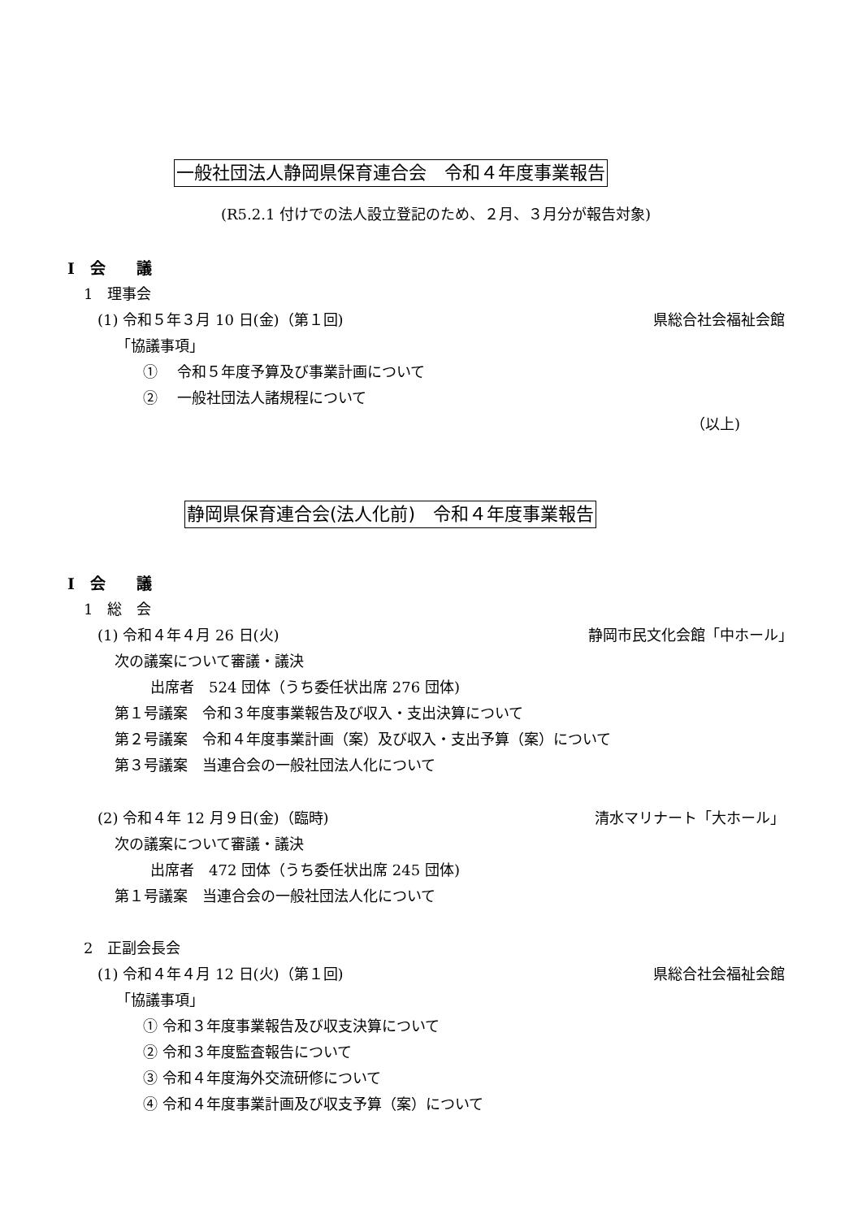一般社団法人静岡県保育連合会　令和４年度事業報告
(R5.2.1 付けでの法人設立登記のため、２月、３月分が報告対象)
Ⅰ　会　　議
1　理事会
(1) 令和５年３月 10 日(金)（第１回) 県総合社会福祉会館
「協議事項」
①　 令和５年度予算及び事業計画について
②　 一般社団法人諸規程について
（以上)
静岡県保育連合会(法人化前)　令和４年度事業報告
Ⅰ　会　　議
1　総　会
(1) 令和４年４月 26 日(火) 静岡市民文化会館「中ホール」
次の議案について審議・議決
出席者　524 団体（うち委任状出席 276 団体)
第１号議案　令和３年度事業報告及び収入・支出決算について
第２号議案　令和４年度事業計画（案）及び収入・支出予算（案）について
第３号議案　当連合会の一般社団法人化について
(2) 令和４年 12 月９日(金)（臨時) 清水マリナート「大ホール」
次の議案について審議・議決
出席者　472 団体（うち委任状出席 245 団体)
第１号議案　当連合会の一般社団法人化について
2　正副会長会
(1) 令和４年４月 12 日(火)（第１回) 県総合社会福祉会館
「協議事項」
① 令和３年度事業報告及び収支決算について
② 令和３年度監査報告について
③ 令和４年度海外交流研修について
④ 令和４年度事業計画及び収支予算（案）について